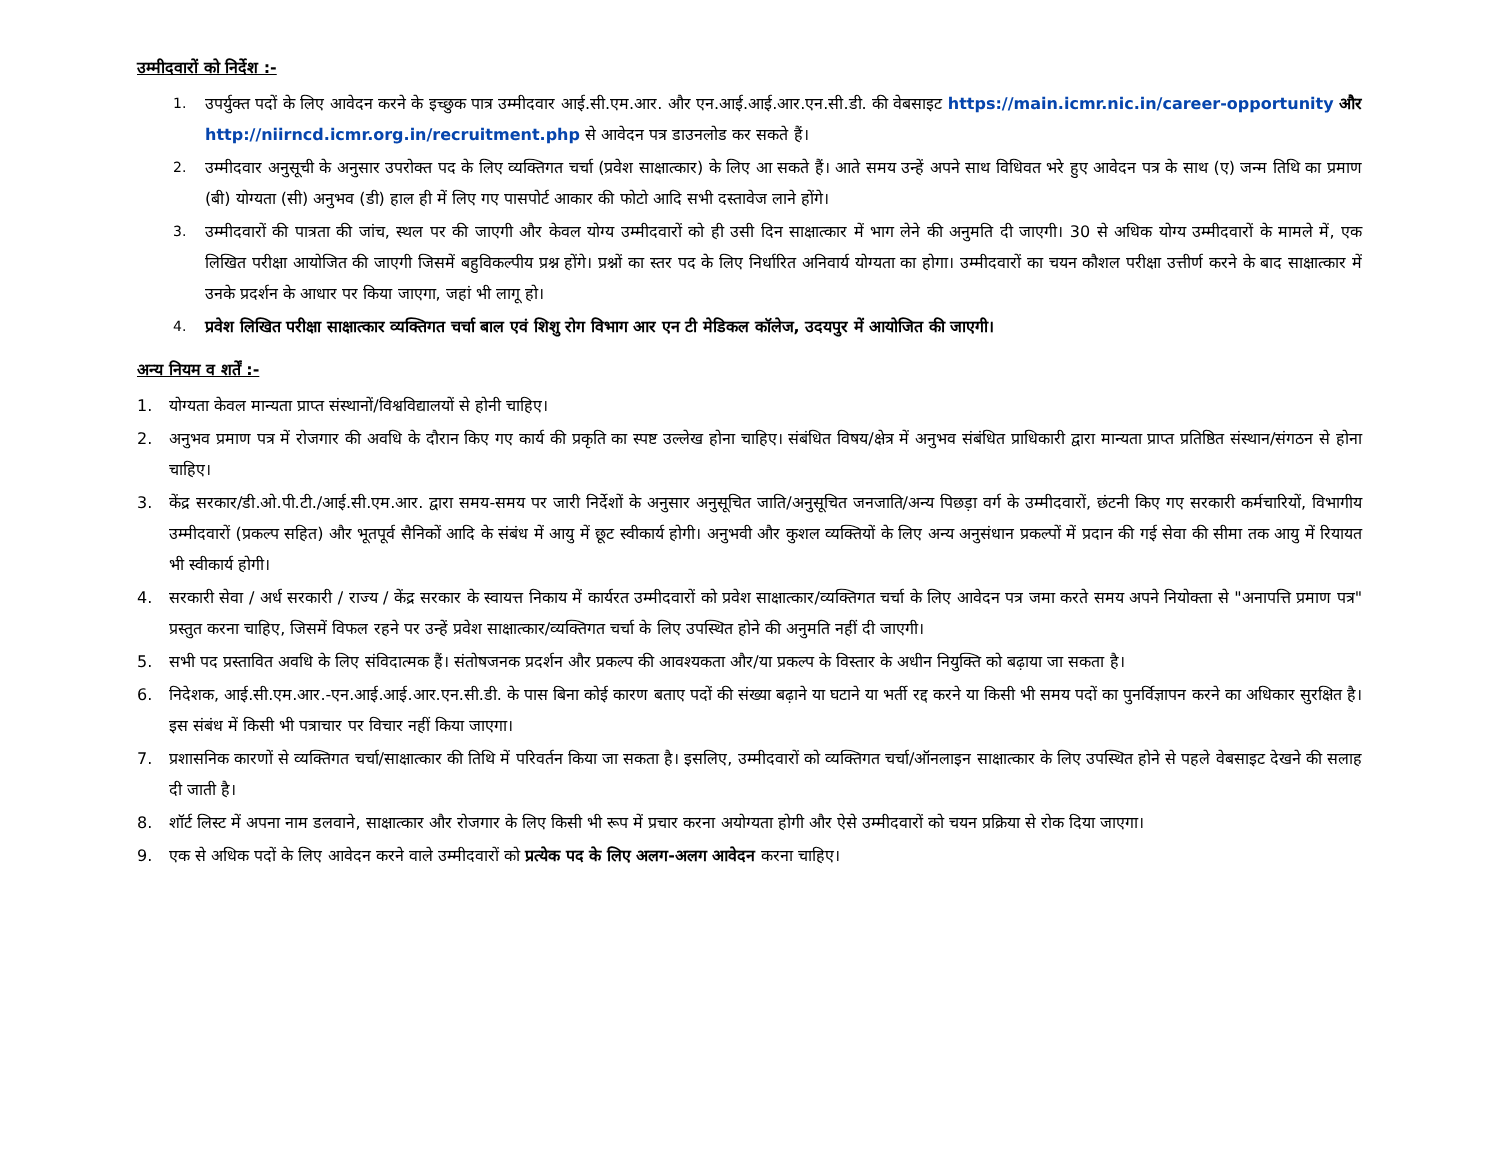उम्मीदवारों को निर्देश :-
1. उपर्युक्त पदों के लिए आवेदन करने के इच्छुक पात्र उम्मीदवार आई.सी.एम.आर. और एन.आई.आई.आर.एन.सी.डी. की वेबसाइट https://main.icmr.nic.in/career-opportunity और http://niirncd.icmr.org.in/recruitment.php से आवेदन पत्र डाउनलोड कर सकते हैं।
2. उम्मीदवार अनुसूची के अनुसार उपरोक्त पद के लिए व्यक्तिगत चर्चा (प्रवेश साक्षात्कार) के लिए आ सकते हैं। आते समय उन्हें अपने साथ विधिवत भरे हुए आवेदन पत्र के साथ (ए) जन्म तिथि का प्रमाण (बी) योग्यता (सी) अनुभव (डी) हाल ही में लिए गए पासपोर्ट आकार की फोटो आदि सभी दस्तावेज लाने होंगे।
3. उम्मीदवारों की पात्रता की जांच, स्थल पर की जाएगी और केवल योग्य उम्मीदवारों को ही उसी दिन साक्षात्कार में भाग लेने की अनुमति दी जाएगी। 30 से अधिक योग्य उम्मीदवारों के मामले में, एक लिखित परीक्षा आयोजित की जाएगी जिसमें बहुविकल्पीय प्रश्न होंगे। प्रश्नों का स्तर पद के लिए निर्धारित अनिवार्य योग्यता का होगा। उम्मीदवारों का चयन कौशल परीक्षा उत्तीर्ण करने के बाद साक्षात्कार में उनके प्रदर्शन के आधार पर किया जाएगा, जहां भी लागू हो।
4. प्रवेश लिखित परीक्षा साक्षात्कार व्यक्तिगत चर्चा बाल एवं शिशु रोग विभाग आर एन टी मेडिकल कॉलेज, उदयपुर में आयोजित की जाएगी।
अन्य नियम व शर्तें :-
1. योग्यता केवल मान्यता प्राप्त संस्थानों/विश्वविद्यालयों से होनी चाहिए।
2. अनुभव प्रमाण पत्र में रोजगार की अवधि के दौरान किए गए कार्य की प्रकृति का स्पष्ट उल्लेख होना चाहिए। संबंधित विषय/क्षेत्र में अनुभव संबंधित प्राधिकारी द्वारा मान्यता प्राप्त प्रतिष्ठित संस्थान/संगठन से होना चाहिए।
3. केंद्र सरकार/डी.ओ.पी.टी./आई.सी.एम.आर. द्वारा समय-समय पर जारी निर्देशों के अनुसार अनुसूचित जाति/अनुसूचित जनजाति/अन्य पिछड़ा वर्ग के उम्मीदवारों, छंटनी किए गए सरकारी कर्मचारियों, विभागीय उम्मीदवारों (प्रकल्प सहित) और भूतपूर्व सैनिकों आदि के संबंध में आयु में छूट स्वीकार्य होगी। अनुभवी और कुशल व्यक्तियों के लिए अन्य अनुसंधान प्रकल्पों में प्रदान की गई सेवा की सीमा तक आयु में रियायत भी स्वीकार्य होगी।
4. सरकारी सेवा / अर्ध सरकारी / राज्य / केंद्र सरकार के स्वायत्त निकाय में कार्यरत उम्मीदवारों को प्रवेश साक्षात्कार/व्यक्तिगत चर्चा के लिए आवेदन पत्र जमा करते समय अपने नियोक्ता से "अनापत्ति प्रमाण पत्र" प्रस्तुत करना चाहिए, जिसमें विफल रहने पर उन्हें प्रवेश साक्षात्कार/व्यक्तिगत चर्चा के लिए उपस्थित होने की अनुमति नहीं दी जाएगी।
5. सभी पद प्रस्तावित अवधि के लिए संविदात्मक हैं। संतोषजनक प्रदर्शन और प्रकल्प की आवश्यकता और/या प्रकल्प के विस्तार के अधीन नियुक्ति को बढ़ाया जा सकता है।
6. निदेशक, आई.सी.एम.आर.-एन.आई.आई.आर.एन.सी.डी. के पास बिना कोई कारण बताए पदों की संख्या बढ़ाने या घटाने या भर्ती रद्द करने या किसी भी समय पदों का पुनर्विज्ञापन करने का अधिकार सुरक्षित है। इस संबंध में किसी भी पत्राचार पर विचार नहीं किया जाएगा।
7. प्रशासनिक कारणों से व्यक्तिगत चर्चा/साक्षात्कार की तिथि में परिवर्तन किया जा सकता है। इसलिए, उम्मीदवारों को व्यक्तिगत चर्चा/ऑनलाइन साक्षात्कार के लिए उपस्थित होने से पहले वेबसाइट देखने की सलाह दी जाती है।
8. शॉर्ट लिस्ट में अपना नाम डलवाने, साक्षात्कार और रोजगार के लिए किसी भी रूप में प्रचार करना अयोग्यता होगी और ऐसे उम्मीदवारों को चयन प्रक्रिया से रोक दिया जाएगा।
9. एक से अधिक पदों के लिए आवेदन करने वाले उम्मीदवारों को प्रत्येक पद के लिए अलग-अलग आवेदन करना चाहिए।